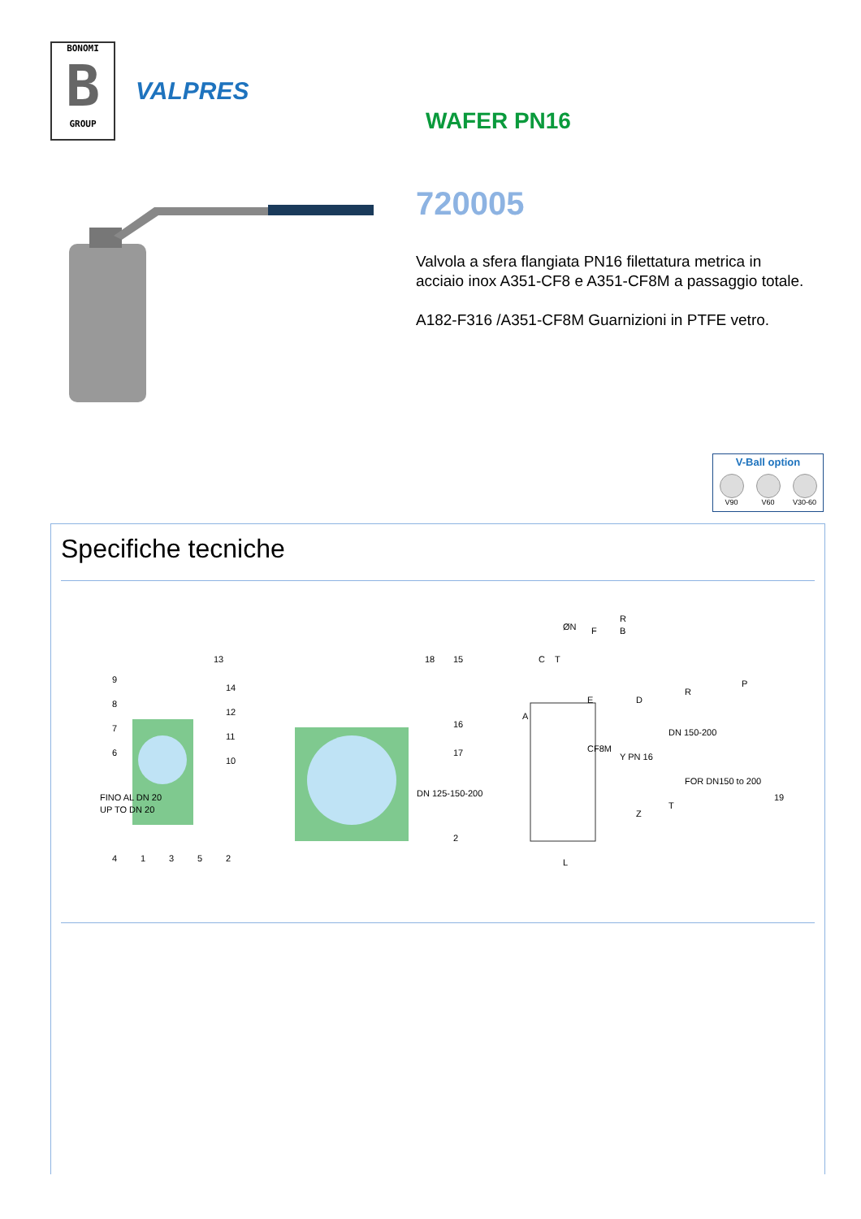BONOMI
B
GROUP
VALPRES
WAFER PN16
720005
Valvola a sfera flangiata PN16 filettatura metrica in acciaio inox A351-CF8 e A351-CF8M a passaggio totale.
A182-F316 /A351-CF8M Guarnizioni in PTFE vetro.
V-Ball option
V90 V60 V30-60
Specifiche tecniche
FINO AL DN 20
UP TO DN 20
DN 125-150-200
DN 150-200
FOR DN150 to 200
9
8
7
6
13
14
12
11
10
4
1
3
5
2
18
15
16
17
2
19
R
ØN
B
F
E
C
T
A
R
P
D
Y PN 16
CF8M
Z
L
T